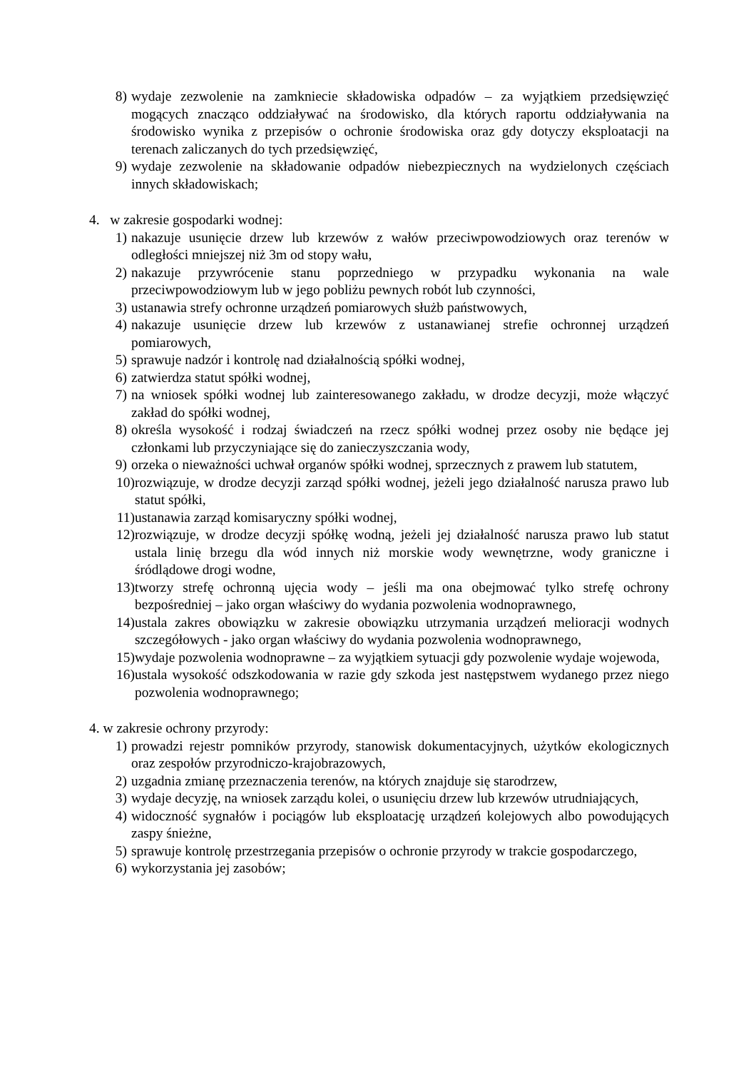8) wydaje zezwolenie na zamkniecie składowiska odpadów – za wyjątkiem przedsięwzięć mogących znacząco oddziaływać na środowisko, dla których raportu oddziaływania na środowisko wynika z przepisów o ochronie środowiska oraz gdy dotyczy eksploatacji na terenach zaliczanych do tych przedsięwzięć,
9) wydaje zezwolenie na składowanie odpadów niebezpiecznych na wydzielonych częściach innych składowiskach;
4. w zakresie gospodarki wodnej:
1) nakazuje usunięcie drzew lub krzewów z wałów przeciwpowodziowych oraz terenów w odległości mniejszej niż 3m od stopy wału,
2) nakazuje przywrócenie stanu poprzedniego w przypadku wykonania na wale przeciwpowodziowym lub w jego pobliżu pewnych robót lub czynności,
3) ustanawia strefy ochronne urządzeń pomiarowych służb państwowych,
4) nakazuje usunięcie drzew lub krzewów z ustanawianej strefie ochronnej urządzeń pomiarowych,
5) sprawuje nadzór i kontrolę nad działalnością spółki wodnej,
6) zatwierdza statut spółki wodnej,
7) na wniosek spółki wodnej lub zainteresowanego zakładu, w drodze decyzji, może włączyć zakład do spółki wodnej,
8) określa wysokość i rodzaj świadczeń na rzecz spółki wodnej przez osoby nie będące jej członkami lub przyczyniające się do zanieczyszczania wody,
9) orzeka o nieważności uchwał organów spółki wodnej, sprzecznych z prawem lub statutem,
10) rozwiązuje, w drodze decyzji zarząd spółki wodnej, jeżeli jego działalność narusza prawo lub statut spółki,
11) ustanawia zarząd komisaryczny spółki wodnej,
12) rozwiązuje, w drodze decyzji spółkę wodną, jeżeli jej działalność narusza prawo lub statut ustala linię brzegu dla wód innych niż morskie wody wewnętrzne, wody graniczne i śródlądowe drogi wodne,
13) tworzy strefę ochronną ujęcia wody – jeśli ma ona obejmować tylko strefę ochrony bezpośredniej – jako organ właściwy do wydania pozwolenia wodnoprawnego,
14) ustala zakres obowiązku w zakresie obowiązku utrzymania urządzeń melioracji wodnych szczegółowych - jako organ właściwy do wydania pozwolenia wodnoprawnego,
15) wydaje pozwolenia wodnoprawne – za wyjątkiem sytuacji gdy pozwolenie wydaje wojewoda,
16) ustala wysokość odszkodowania w razie gdy szkoda jest następstwem wydanego przez niego pozwolenia wodnoprawnego;
4. w zakresie ochrony przyrody:
1) prowadzi rejestr pomników przyrody, stanowisk dokumentacyjnych, użytków ekologicznych oraz zespołów przyrodniczo-krajobrazowych,
2) uzgadnia zmianę przeznaczenia terenów, na których znajduje się starodrzew,
3) wydaje decyzję, na wniosek zarządu kolei, o usunięciu drzew lub krzewów utrudniających,
4) widoczność sygnałów i pociągów lub eksploatację urządzeń kolejowych albo powodujących zaspy śnieżne,
5) sprawuje kontrolę przestrzegania przepisów o ochronie przyrody w trakcie gospodarczego,
6) wykorzystania jej zasobów;